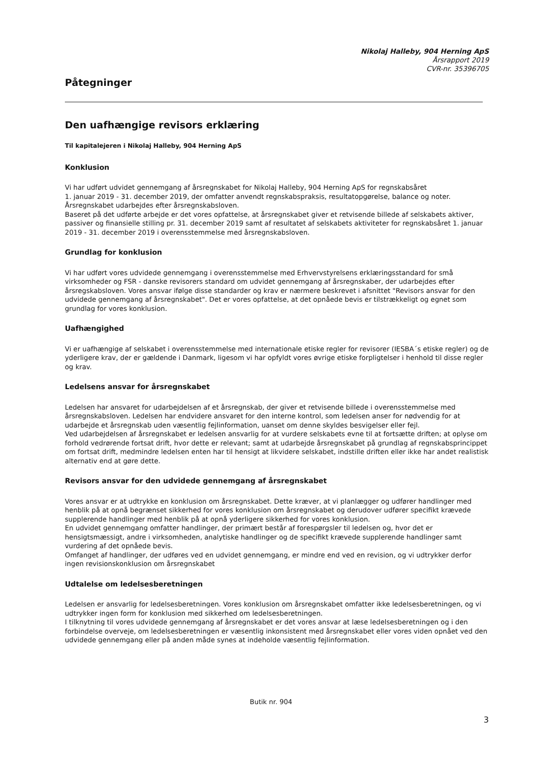Nikolaj Halleby, 904 Herning ApS
Årsrapport 2019
CVR-nr. 35396705
Påtegninger
Den uafhængige revisors erklæring
Til kapitalejeren i Nikolaj Halleby, 904 Herning ApS
Konklusion
Vi har udført udvidet gennemgang af årsregnskabet for Nikolaj Halleby, 904 Herning ApS for regnskabsåret
1. januar 2019 - 31. december 2019, der omfatter anvendt regnskabspraksis, resultatopgørelse, balance og noter. Årsregnskabet udarbejdes efter årsregnskabsloven.
Baseret på det udførte arbejde er det vores opfattelse, at årsregnskabet giver et retvisende billede af selskabets aktiver, passiver og finansielle stilling pr. 31. december 2019 samt af resultatet af selskabets aktiviteter for regnskabsåret 1. januar 2019 - 31. december 2019 i overensstemmelse med årsregnskabsloven.
Grundlag for konklusion
Vi har udført vores udvidede gennemgang i overensstemmelse med Erhvervstyrelsens erklæringsstandard for små virksomheder og FSR - danske revisorers standard om udvidet gennemgang af årsregnskaber, der udarbejdes efter årsregskabsloven. Vores ansvar ifølge disse standarder og krav er nærmere beskrevet i afsnittet "Revisors ansvar for den udvidede gennemgang af årsregnskabet". Det er vores opfattelse, at det opnåede bevis er tilstrækkeligt og egnet som grundlag for vores konklusion.
Uafhængighed
Vi er uafhængige af selskabet i overensstemmelse med internationale etiske regler for revisorer (IESBA´s etiske regler) og de yderligere krav, der er gældende i Danmark, ligesom vi har opfyldt vores øvrige etiske forpligtelser i henhold til disse regler og krav.
Ledelsens ansvar for årsregnskabet
Ledelsen har ansvaret for udarbejdelsen af et årsregnskab, der giver et retvisende billede i overensstemmelse med årsregnskabsloven. Ledelsen har endvidere ansvaret for den interne kontrol, som ledelsen anser for nødvendig for at udarbejde et årsregnskab uden væsentlig fejlinformation, uanset om denne skyldes besvigelser eller fejl.
Ved udarbejdelsen af årsregnskabet er ledelsen ansvarlig for at vurdere selskabets evne til at fortsætte driften; at oplyse om forhold vedrørende fortsat drift, hvor dette er relevant; samt at udarbejde årsregnskabet på grundlag af regnskabsprincippet om fortsat drift, medmindre ledelsen enten har til hensigt at likvidere selskabet, indstille driften eller ikke har andet realistisk alternativ end at gøre dette.
Revisors ansvar for den udvidede gennemgang af årsregnskabet
Vores ansvar er at udtrykke en konklusion om årsregnskabet. Dette kræver, at vi planlægger og udfører handlinger med henblik på at opnå begrænset sikkerhed for vores konklusion om årsregnskabet og derudover udfører specifikt krævede supplerende handlinger med henblik på at opnå yderligere sikkerhed for vores konklusion.
En udvidet gennemgang omfatter handlinger, der primært består af forespørgsler til ledelsen og, hvor det er hensigtsmæssigt, andre i virksomheden, analytiske handlinger og de specifikt krævede supplerende handlinger samt vurdering af det opnåede bevis.
Omfanget af handlinger, der udføres ved en udvidet gennemgang, er mindre end ved en revision, og vi udtrykker derfor ingen revisionskonklusion om årsregnskabet
Udtalelse om ledelsesberetningen
Ledelsen er ansvarlig for ledelsesberetningen. Vores konklusion om årsregnskabet omfatter ikke ledelsesberetningen, og vi udtrykker ingen form for konklusion med sikkerhed om ledelsesberetningen.
I tilknytning til vores udvidede gennemgang af årsregnskabet er det vores ansvar at læse ledelsesberetningen og i den forbindelse overveje, om ledelsesberetningen er væsentlig inkonsistent med årsregnskabet eller vores viden opnået ved den udvidede gennemgang eller på anden måde synes at indeholde væsentlig fejlinformation.
Butik nr. 904
3